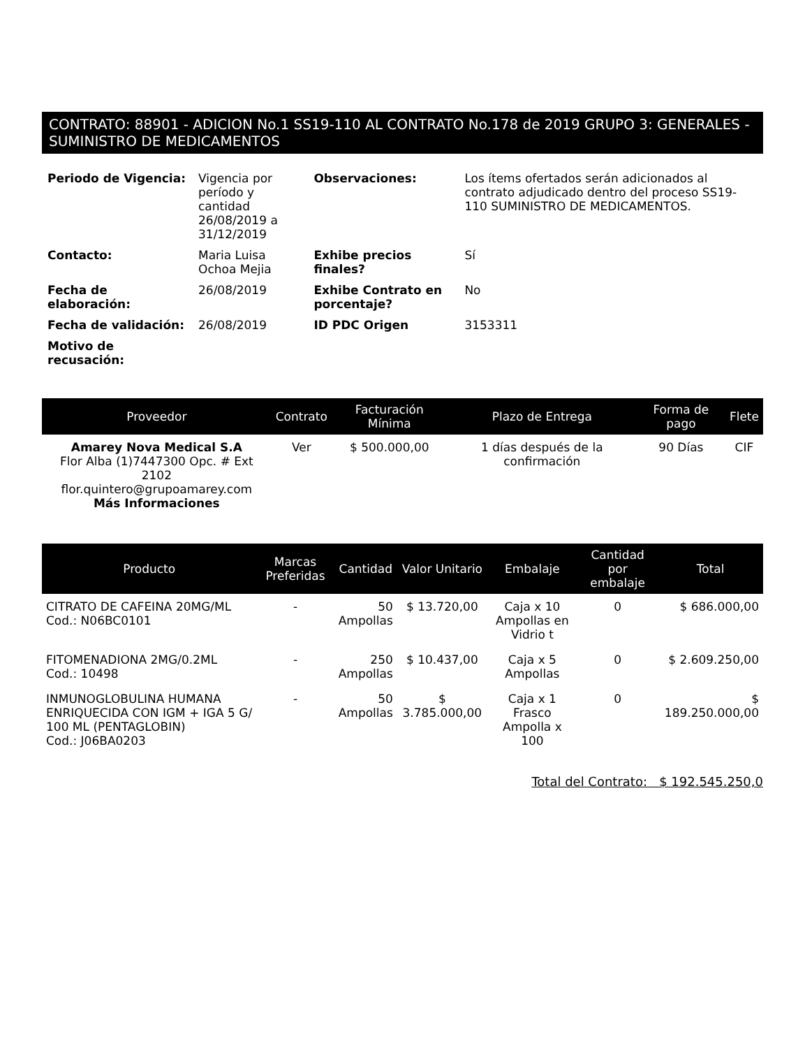CONTRATO: 88901 - ADICION No.1 SS19-110 AL CONTRATO No.178 de 2019 GRUPO 3: GENERALES - SUMINISTRO DE MEDICAMENTOS
| Periodo de Vigencia: | Vigencia por período y cantidad 26/08/2019 a 31/12/2019 | Observaciones: | Los ítems ofertados serán adicionados al contrato adjudicado dentro del proceso SS19-110 SUMINISTRO DE MEDICAMENTOS. |
| Contacto: | Maria Luisa Ochoa Mejia | Exhibe precios finales? | Sí |
| Fecha de elaboración: | 26/08/2019 | Exhibe Contrato en porcentaje? | No |
| Fecha de validación: | 26/08/2019 | ID PDC Origen | 3153311 |
| Motivo de recusación: | | | |
| Proveedor | Contrato | Facturación Mínima | Plazo de Entrega | Forma de pago | Flete |
| --- | --- | --- | --- | --- | --- |
| Amarey Nova Medical S.A Flor Alba (1)7447300 Opc. # Ext 2102 flor.quintero@grupoamarey.com Más Informaciones | Ver | $ 500.000,00 | 1 días después de la confirmación | 90 Días | CIF |
| Producto | Marcas Preferidas | Cantidad | Valor Unitario | Embalaje | Cantidad por embalaje | Total |
| --- | --- | --- | --- | --- | --- | --- |
| CITRATO DE CAFEINA 20MG/ML Cod.: N06BC0101 | - | 50 Ampollas | $ 13.720,00 | Caja x 10 Ampollas en Vidrio t | 0 | $ 686.000,00 |
| FITOMENADIONA 2MG/0.2ML Cod.: 10498 | - | 250 Ampollas | $ 10.437,00 | Caja x 5 Ampollas | 0 | $ 2.609.250,00 |
| INMUNOGLOBULINA HUMANA ENRIQUECIDA CON IGM + IGA 5 G/ 100 ML (PENTAGLOBIN) Cod.: J06BA0203 | - | 50 Ampollas | $ 3.785.000,00 | Caja x 1 Frasco Ampolla x 100 | 0 | $ 189.250.000,00 |
Total del Contrato: $ 192.545.250,0